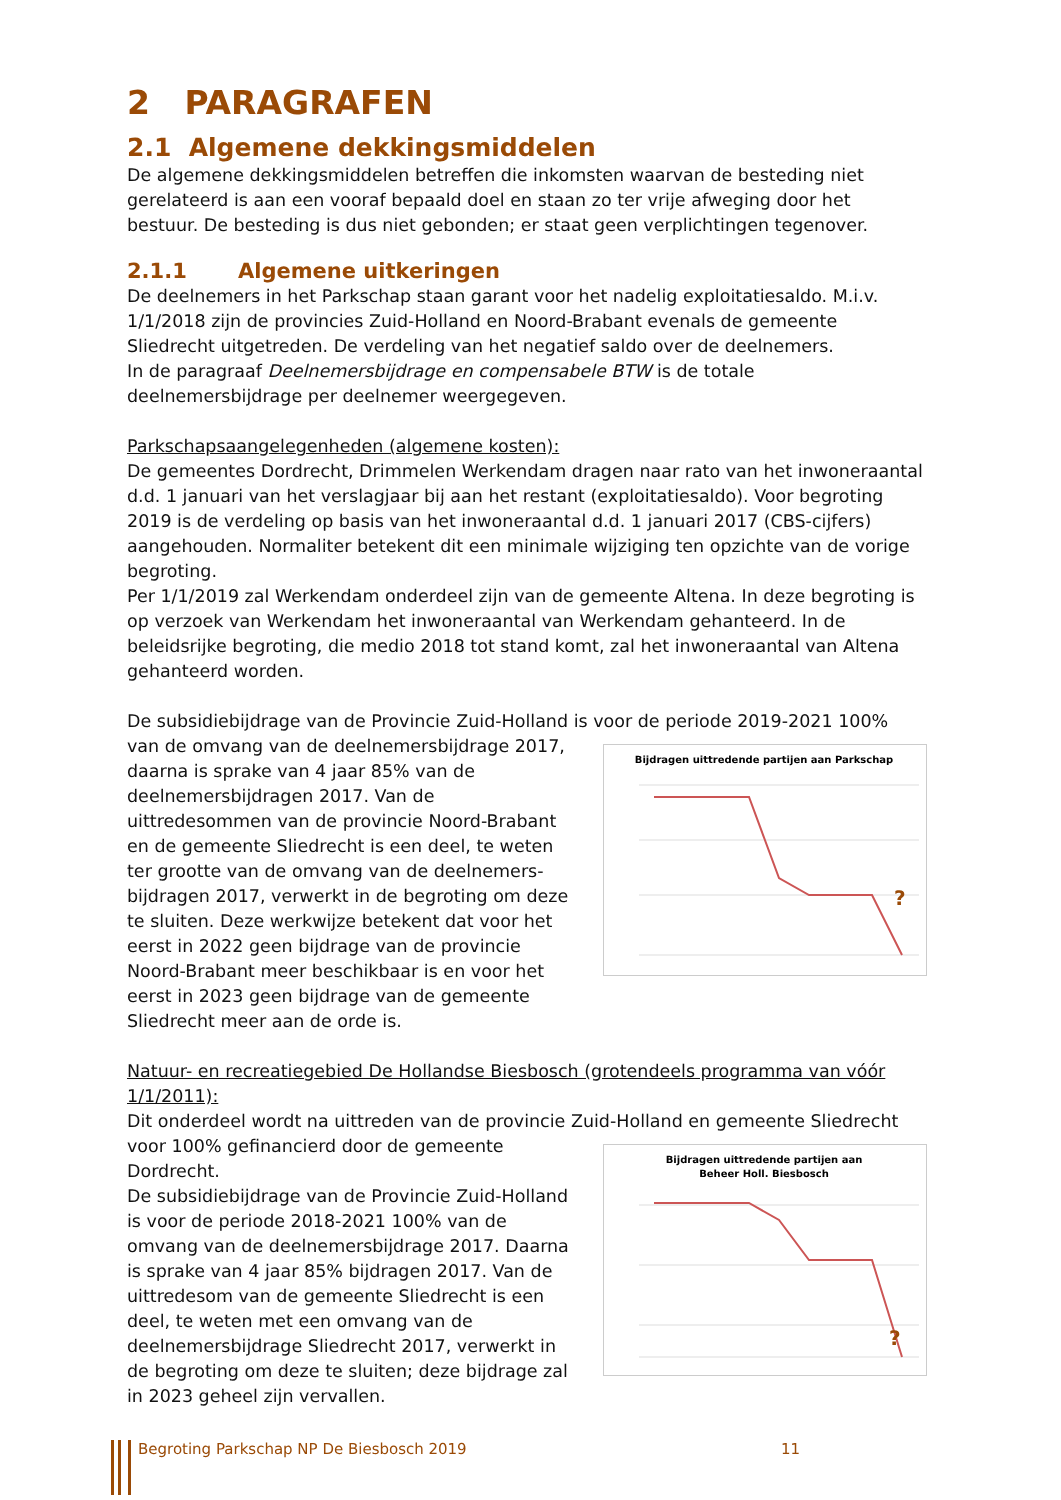2 PARAGRAFEN
2.1 Algemene dekkingsmiddelen
De algemene dekkingsmiddelen betreffen die inkomsten waarvan de besteding niet gerelateerd is aan een vooraf bepaald doel en staan zo ter vrije afweging door het bestuur. De besteding is dus niet gebonden; er staat geen verplichtingen tegenover.
2.1.1 Algemene uitkeringen
De deelnemers in het Parkschap staan garant voor het nadelig exploitatiesaldo. M.i.v. 1/1/2018 zijn de provincies Zuid-Holland en Noord-Brabant evenals de gemeente Sliedrecht uitgetreden. De verdeling van het negatief saldo over de deelnemers.
In de paragraaf Deelnemersbijdrage en compensabele BTW is de totale deelnemersbijdrage per deelnemer weergegeven.
Parkschapsaangelegenheden (algemene kosten):
De gemeentes Dordrecht, Drimmelen Werkendam dragen naar rato van het inwoneraantal d.d. 1 januari van het verslagjaar bij aan het restant (exploitatiesaldo). Voor begroting 2019 is de verdeling op basis van het inwoneraantal d.d. 1 januari 2017 (CBS-cijfers) aangehouden. Normaliter betekent dit een minimale wijziging ten opzichte van de vorige begroting.
Per 1/1/2019 zal Werkendam onderdeel zijn van de gemeente Altena. In deze begroting is op verzoek van Werkendam het inwoneraantal van Werkendam gehanteerd. In de beleidsrijke begroting, die medio 2018 tot stand komt, zal het inwoneraantal van Altena gehanteerd worden.
De subsidiebijdrage van de Provincie Zuid-Holland is voor de periode 2019-2021 100%
van de omvang van de deelnemersbijdrage 2017, daarna is sprake van 4 jaar 85% van de deelnemersbijdragen 2017. Van de uittredesommen van de provincie Noord-Brabant en de gemeente Sliedrecht is een deel, te weten ter grootte van de omvang van de deelnemers-bijdragen 2017, verwerkt in de begroting om deze te sluiten. Deze werkwijze betekent dat voor het eerst in 2022 geen bijdrage van de provincie Noord-Brabant meer beschikbaar is en voor het eerst in 2023 geen bijdrage van de gemeente Sliedrecht meer aan de orde is.
Bijdragen uittredende partijen aan Parkschap
?
Natuur- en recreatiegebied De Hollandse Biesbosch (grotendeels programma van vóór 1/1/2011):
Dit onderdeel wordt na uittreden van de provincie Zuid-Holland en gemeente Sliedrecht
voor 100% gefinancierd door de gemeente Dordrecht.
De subsidiebijdrage van de Provincie Zuid-Holland is voor de periode 2018-2021 100% van de omvang van de deelnemersbijdrage 2017. Daarna is sprake van 4 jaar 85% bijdragen 2017. Van de uittredesom van de gemeente Sliedrecht is een deel, te weten met een omvang van de deelnemersbijdrage Sliedrecht 2017, verwerkt in de begroting om deze te sluiten; deze bijdrage zal in 2023 geheel zijn vervallen.
Bijdragen uittredende partijen aan
Beheer Holl. Biesbosch
?
Begroting Parkschap NP De Biesbosch 2019 11